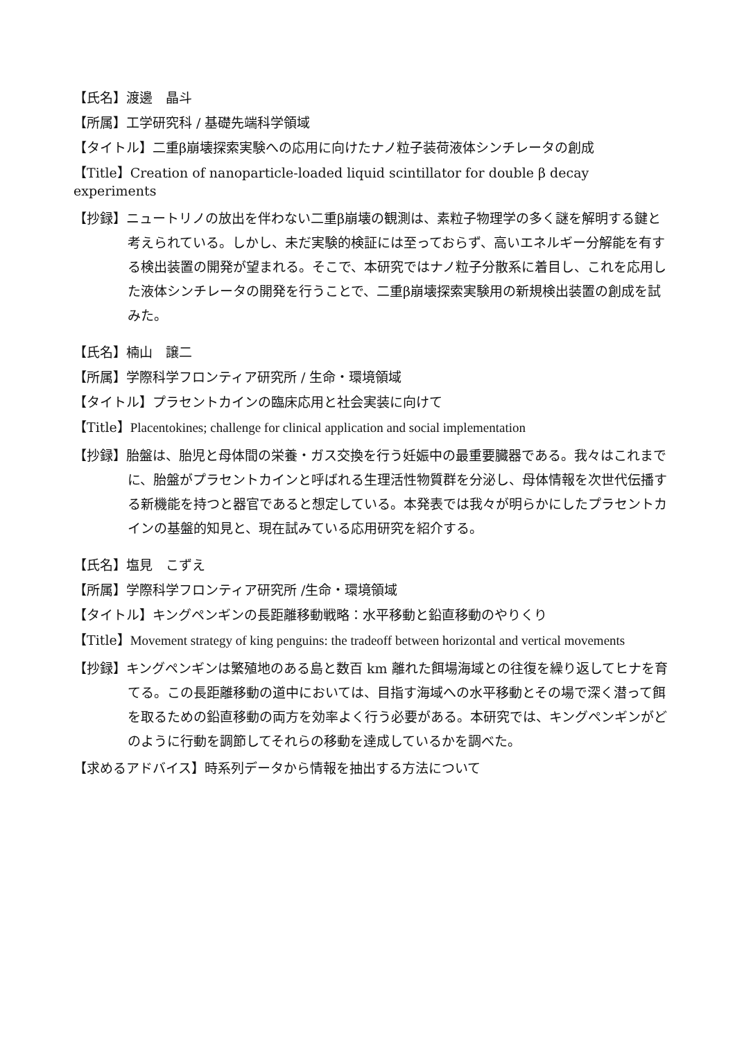【氏名】渡邊　晶斗
【所属】工学研究科 / 基礎先端科学領域
【タイトル】二重β崩壊探索実験への応用に向けたナノ粒子装荷液体シンチレータの創成
【Title】Creation of nanoparticle-loaded liquid scintillator for double β decay experiments
【抄録】ニュートリノの放出を伴わない二重β崩壊の観測は、素粒子物理学の多く謎を解明する鍵と考えられている。しかし、未だ実験的検証には至っておらず、高いエネルギー分解能を有する検出装置の開発が望まれる。そこで、本研究ではナノ粒子分散系に着目し、これを応用した液体シンチレータの開発を行うことで、二重β崩壊探索実験用の新規検出装置の創成を試みた。
【氏名】楠山　譲二
【所属】学際科学フロンティア研究所 / 生命・環境領域
【タイトル】プラセントカインの臨床応用と社会実装に向けて
【Title】Placentokines; challenge for clinical application and social implementation
【抄録】胎盤は、胎児と母体間の栄養・ガス交換を行う妊娠中の最重要臓器である。我々はこれまでに、胎盤がプラセントカインと呼ばれる生理活性物質群を分泌し、母体情報を次世代伝播する新機能を持つと器官であると想定している。本発表では我々が明らかにしたプラセントカインの基盤的知見と、現在試みている応用研究を紹介する。
【氏名】塩見　こずえ
【所属】学際科学フロンティア研究所 /生命・環境領域
【タイトル】キングペンギンの長距離移動戦略：水平移動と鉛直移動のやりくり
【Title】Movement strategy of king penguins: the tradeoff between horizontal and vertical movements
【抄録】キングペンギンは繁殖地のある島と数百 km 離れた餌場海域との往復を繰り返してヒナを育てる。この長距離移動の道中においては、目指す海域への水平移動とその場で深く潜って餌を取るための鉛直移動の両方を効率よく行う必要がある。本研究では、キングペンギンがどのように行動を調節してそれらの移動を達成しているかを調べた。
【求めるアドバイス】時系列データから情報を抽出する方法について